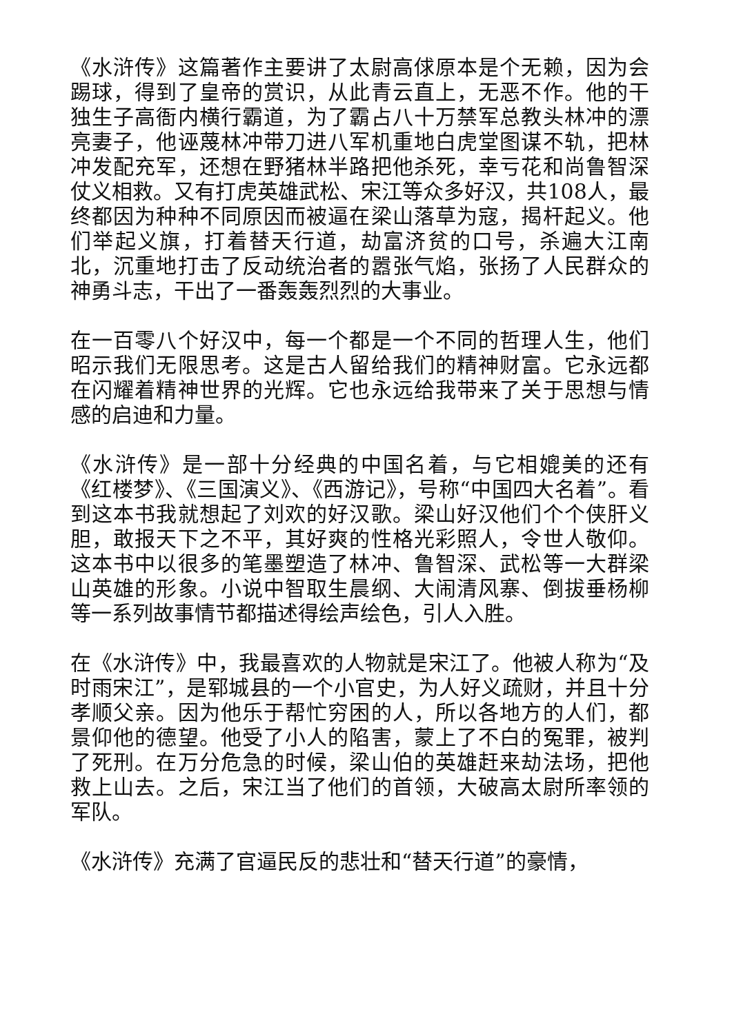《水浒传》这篇著作主要讲了太尉高俅原本是个无赖，因为会踢球，得到了皇帝的赏识，从此青云直上，无恶不作。他的干独生子高衙内横行霸道，为了霸占八十万禁军总教头林冲的漂亮妻子，他诬蔑林冲带刀进八军机重地白虎堂图谋不轨，把林冲发配充军，还想在野猪林半路把他杀死，幸亏花和尚鲁智深仗义相救。又有打虎英雄武松、宋江等众多好汉，共108人，最终都因为种种不同原因而被逼在梁山落草为寇，揭杆起义。他们举起义旗，打着替天行道，劫富济贫的口号，杀遍大江南北，沉重地打击了反动统治者的嚣张气焰，张扬了人民群众的神勇斗志，干出了一番轰轰烈烈的大事业。
在一百零八个好汉中，每一个都是一个不同的哲理人生，他们昭示我们无限思考。这是古人留给我们的精神财富。它永远都在闪耀着精神世界的光辉。它也永远给我带来了关于思想与情感的启迪和力量。
《水浒传》是一部十分经典的中国名着，与它相媲美的还有《红楼梦》、《三国演义》、《西游记》，号称“中国四大名着”。看到这本书我就想起了刘欢的好汉歌。梁山好汉他们个个侠肝义胆，敢报天下之不平，其好爽的性格光彩照人，令世人敬仰。这本书中以很多的笔墨塑造了林冲、鲁智深、武松等一大群梁山英雄的形象。小说中智取生晨纲、大闹清风寨、倒拔垂杨柳等一系列故事情节都描述得绘声绘色，引人入胜。
在《水浒传》中，我最喜欢的人物就是宋江了。他被人称为“及时雨宋江”，是郓城县的一个小官史，为人好义疏财，并且十分孝顺父亲。因为他乐于帮忙穷困的人，所以各地方的人们，都景仰他的德望。他受了小人的陷害，蒙上了不白的冤罪，被判了死刑。在万分危急的时候，梁山伯的英雄赶来劫法场，把他救上山去。之后，宋江当了他们的首领，大破高太尉所率领的军队。
《水浒传》充满了官逼民反的悲壮和“替天行道”的豪情，